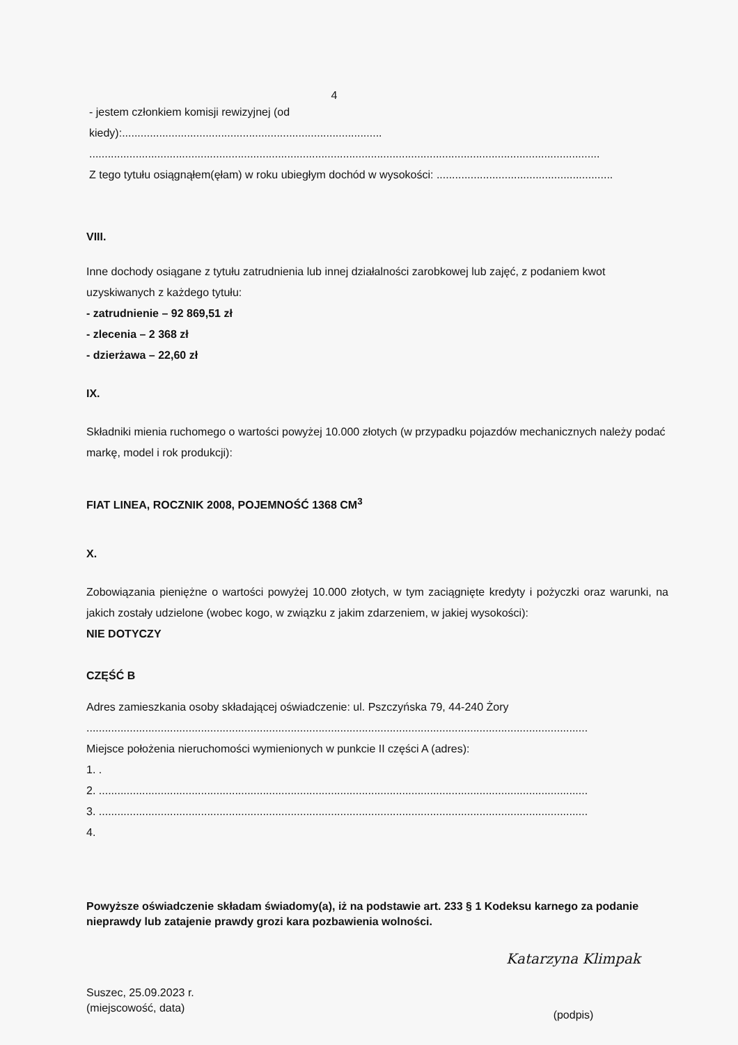4
- jestem członkiem komisji rewizyjnej (od
kiedy):....................................................................................
.....................................................................................................................................................................
Z tego tytułu osiągnąłem(ęłam) w roku ubiegłym dochód w wysokości: .........................................................
VIII.
Inne dochody osiągane z tytułu zatrudnienia lub innej działalności zarobkowej lub zajęć, z podaniem kwot uzyskiwanych z każdego tytułu:
- zatrudnienie – 92 869,51 zł
- zlecenia – 2 368 zł
- dzierżawa – 22,60 zł
IX.
Składniki mienia ruchomego o wartości powyżej 10.000 złotych (w przypadku pojazdów mechanicznych należy podać markę, model i rok produkcji):
FIAT LINEA, ROCZNIK 2008, POJEMNOŚĆ 1368 CM<sup>3</sup>
X.
Zobowiązania pieniężne o wartości powyżej 10.000 złotych, w tym zaciągnięte kredyty i pożyczki oraz warunki, na jakich zostały udzielone (wobec kogo, w związku z jakim zdarzeniem, w jakiej wysokości):
NIE DOTYCZY
CZĘŚĆ B
Adres zamieszkania osoby składającej oświadczenie: ul. Pszczyńska 79, 44-240 Żory
..................................................................................................................................................................
Miejsce położenia nieruchomości wymienionych w punkcie II części A (adres):
1. .
2. ..............................................................................................................................................................
3. ..............................................................................................................................................................
4.
Powyższe oświadczenie składam świadomy(a), iż na podstawie art. 233 § 1 Kodeksu karnego za podanie nieprawdy lub zatajenie prawdy grozi kara pozbawienia wolności.
Suszec, 25.09.2023 r.
(miejscowość, data)
Katarzyna Klimpak
(podpis)